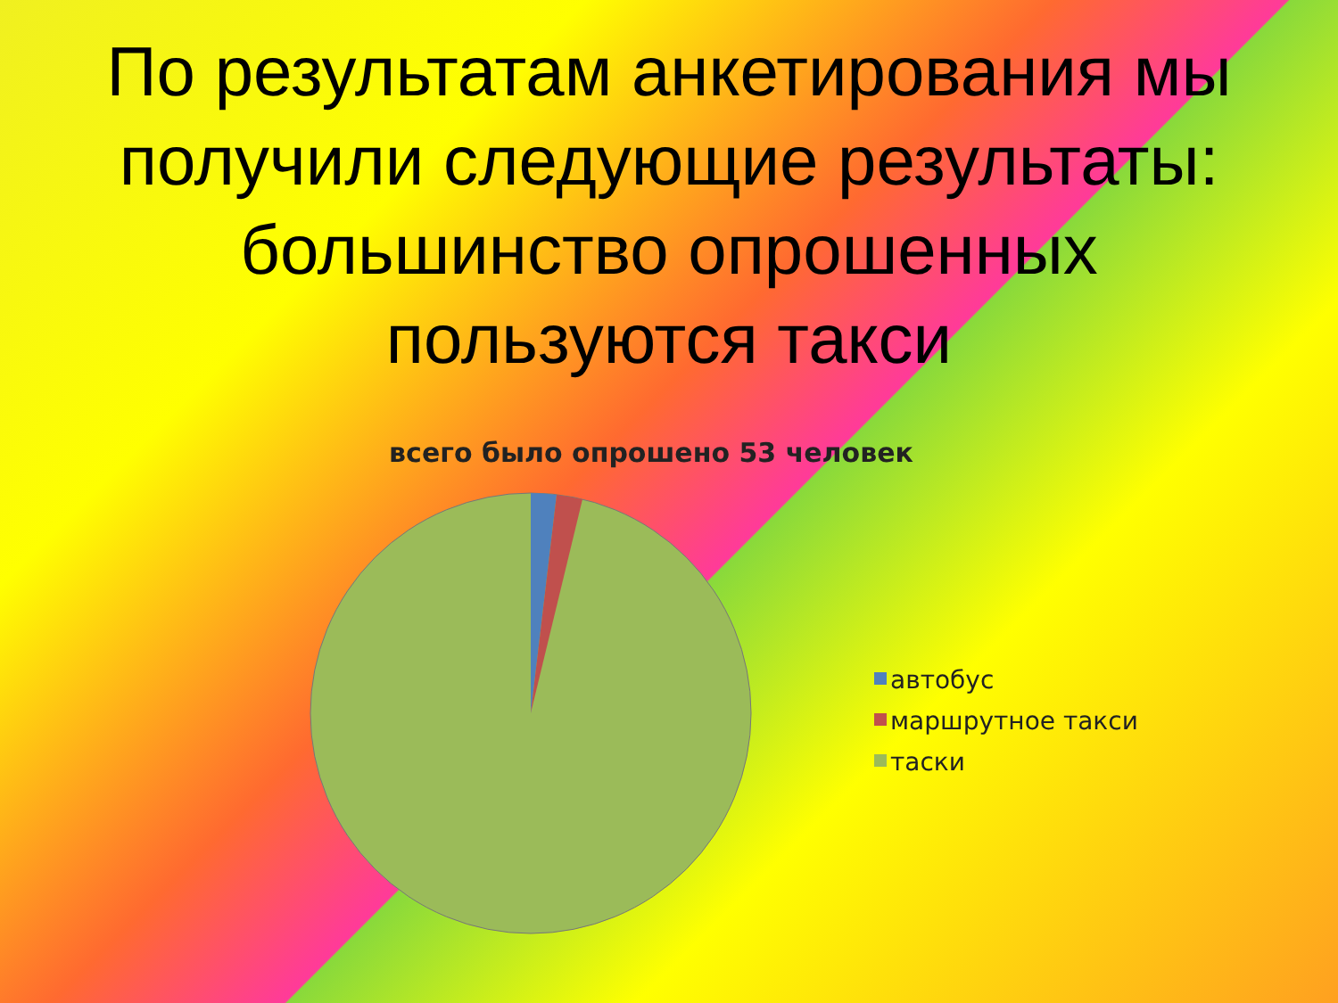По результатам анкетирования мы получили следующие результаты: большинство опрошенных пользуются такси
всего было опрошено 53 человек
автобус
маршрутное такси
таски